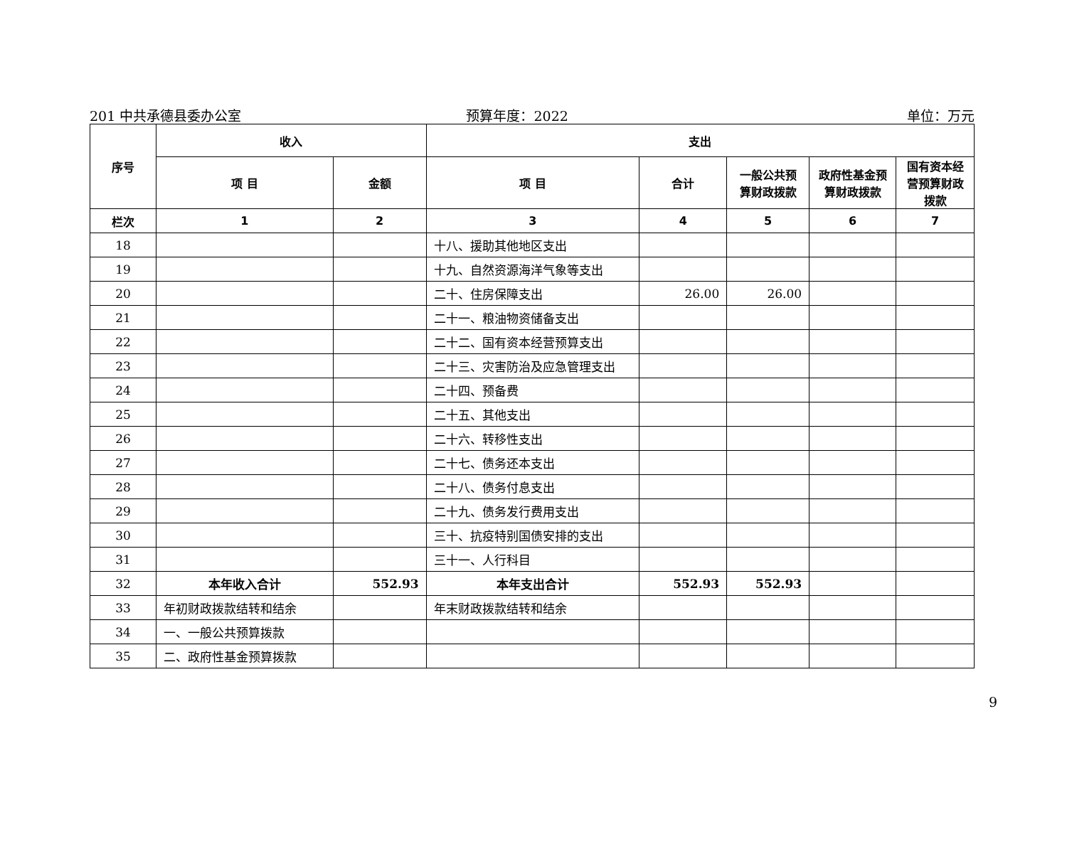201 中共承德县委办公室 预算年度：2022 单位：万元
| 序号 | 收入 | | 支出 | | | | |
| --- | --- | --- | --- | --- | --- | --- | --- |
| | 项 目 | 金额 | 项 目 | 合计 | 一般公共预算财政拨款 | 政府性基金预算财政拨款 | 国有资本经营预算财政拨款 |
| 栏次 | 1 | 2 | 3 | 4 | 5 | 6 | 7 |
| 18 | | | 十八、援助其他地区支出 | | | | |
| 19 | | | 十九、自然资源海洋气象等支出 | | | | |
| 20 | | | 二十、住房保障支出 | 26.00 | 26.00 | | |
| 21 | | | 二十一、粮油物资储备支出 | | | | |
| 22 | | | 二十二、国有资本经营预算支出 | | | | |
| 23 | | | 二十三、灾害防治及应急管理支出 | | | | |
| 24 | | | 二十四、预备费 | | | | |
| 25 | | | 二十五、其他支出 | | | | |
| 26 | | | 二十六、转移性支出 | | | | |
| 27 | | | 二十七、债务还本支出 | | | | |
| 28 | | | 二十八、债务付息支出 | | | | |
| 29 | | | 二十九、债务发行费用支出 | | | | |
| 30 | | | 三十、抗疫特别国债安排的支出 | | | | |
| 31 | | | 三十一、人行科目 | | | | |
| 32 | 本年收入合计 | 552.93 | 本年支出合计 | 552.93 | 552.93 | | |
| 33 | 年初财政拨款结转和结余 | | 年末财政拨款结转和结余 | | | | |
| 34 | 一、一般公共预算拨款 | | | | | | |
| 35 | 二、政府性基金预算拨款 | | | | | | |
9